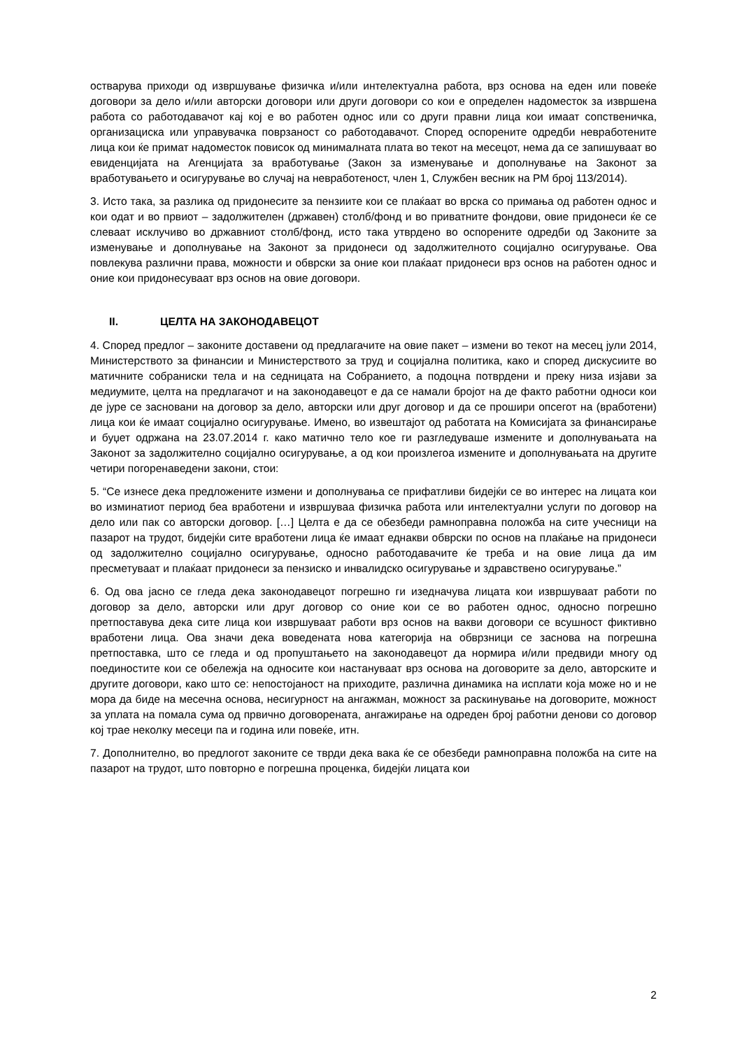остварува приходи од извршување физичка и/или интелектуална работа, врз основа на еден или повеќе договори за дело и/или авторски договори или други договори со кои е определен надоместок за извршена работа со работодавачот кај кој е во работен однос или со други правни лица кои имаат сопственичка, организациска или управувачка поврзаност со работодавачот. Според оспорените одредби невработените лица кои ќе примат надоместок повисок од минималната плата во текот на месецот, нема да се запишуваат во евиденцијата на Агенцијата за вработување (Закон за изменување и дополнување на Законот за вработувањето и осигурување во случај на невработеност, член 1, Службен весник на РМ број 113/2014).
3. Исто така, за разлика од придонесите за пензиите кои се плаќаат во врска со примања од работен однос и кои одат и во првиот – задолжителен (државен) столб/фонд и во приватните фондови, овие придонеси ќе се слеваат исклучиво во државниот столб/фонд, исто така утврдено во оспорените одредби од Законите за изменување и дополнување на Законот за придонеси од задолжителното социјално осигурување. Ова повлекува различни права, можности и обврски за оние кои плаќаат придонеси врз основ на работен однос и оние кои придонесуваат врз основ на овие договори.
II. ЦЕЛТА НА ЗАКОНОДАВЕЦОТ
4. Според предлог – законите доставени од предлагачите на овие пакет – измени во текот на месец јули 2014, Министерството за финансии и Министерството за труд и социјална политика, како и според дискусиите во матичните собраниски тела и на седницата на Собранието, а подоцна потврдени и преку низа изјави за медиумите, целта на предлагачот и на законодавецот е да се намали бројот на де факто работни односи кои де јуре се засновани на договор за дело, авторски или друг договор и да се прошири опсегот на (вработени) лица кои ќе имаат социјално осигурување. Имено, во извештајот од работата на Комисијата за финансирање и буџет одржана на 23.07.2014 г. како матично тело кое ги разгледуваше измените и дополнувањата на Законот за задолжително социјално осигурување, а од кои произлегоа измените и дополнувањата на другите четири погоренаведени закони, стои:
5. “Се изнесе дека предложените измени и дополнувања се прифатливи бидејќи се во интерес на лицата кои во изминатиот период беа вработени и извршуваа физичка работа или интелектуални услуги по договор на дело или пак со авторски договор. […] Целта е да се обезбеди рамноправна положба на сите учесници на пазарот на трудот, бидејќи сите вработени лица ќе имаат еднакви обврски по основ на плаќање на придонеси од задолжително социјално осигурување, односно работодавачите ќе треба и на овие лица да им пресметуваат и плаќаат придонеси за пензиско и инвалидско осигурување и здравствено осигурување.”
6. Од ова јасно се гледа дека законодавецот погрешно ги изедначува лицата кои извршуваат работи по договор за дело, авторски или друг договор со оние кои се во работен однос, односно погрешно претпоставува дека сите лица кои извршуваат работи врз основ на вакви договори се всушност фиктивно вработени лица. Ова значи дека воведената нова категорија на обврзници се заснова на погрешна претпоставка, што се гледа и од пропуштањето на законодавецот да нормира и/или предвиди многу од поединостите кои се обележја на односите кои настануваат врз основа на договорите за дело, авторските и другите договори, како што се: непостојаност на приходите, различна динамика на исплати која може но и не мора да биде на месечна основа, несигурност на ангажман, можност за раскинување на договорите, можност за уплата на помала сума од првично договорената, ангажирање на одреден број работни денови со договор кој трае неколку месеци па и година или повеќе, итн.
7. Дополнително, во предлогот законите се тврди дека вака ќе се обезбеди рамноправна положба на сите на пазарот на трудот, што повторно е погрешна проценка, бидејќи лицата кои
2